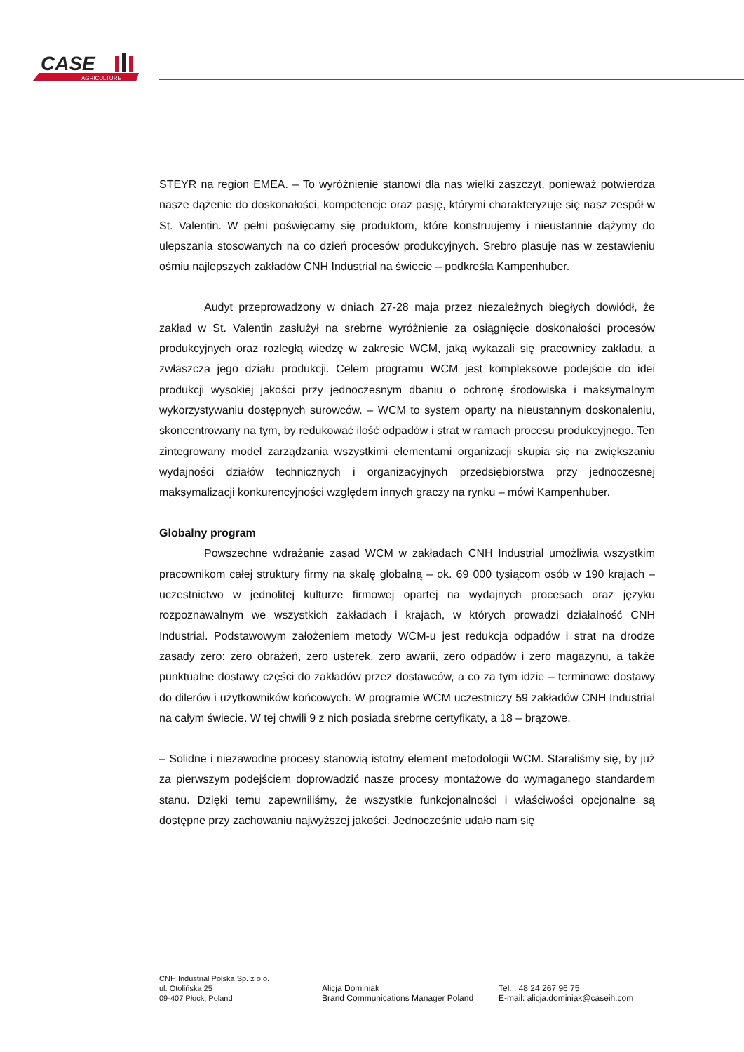CASE
AGRICULTURE
STEYR na region EMEA. – To wyróżnienie stanowi dla nas wielki zaszczyt, ponieważ potwierdza nasze dążenie do doskonałości, kompetencje oraz pasję, którymi charakteryzuje się nasz zespół w St. Valentin. W pełni poświęcamy się produktom, które konstruujemy i nieustannie dążymy do ulepszania stosowanych na co dzień procesów produkcyjnych. Srebro plasuje nas w zestawieniu ośmiu najlepszych zakładów CNH Industrial na świecie – podkreśla Kampenhuber.
Audyt przeprowadzony w dniach 27-28 maja przez niezależnych biegłych dowiódł, że zakład w St. Valentin zasłużył na srebrne wyróżnienie za osiągnięcie doskonałości procesów produkcyjnych oraz rozległą wiedzę w zakresie WCM, jaką wykazali się pracownicy zakładu, a zwłaszcza jego działu produkcji. Celem programu WCM jest kompleksowe podejście do idei produkcji wysokiej jakości przy jednoczesnym dbaniu o ochronę środowiska i maksymalnym wykorzystywaniu dostępnych surowców. – WCM to system oparty na nieustannym doskonaleniu, skoncentrowany na tym, by redukować ilość odpadów i strat w ramach procesu produkcyjnego. Ten zintegrowany model zarządzania wszystkimi elementami organizacji skupia się na zwiększaniu wydajności działów technicznych i organizacyjnych przedsiębiorstwa przy jednoczesnej maksymalizacji konkurencyjności względem innych graczy na rynku – mówi Kampenhuber.
Globalny program
Powszechne wdrażanie zasad WCM w zakładach CNH Industrial umożliwia wszystkim pracownikom całej struktury firmy na skalę globalną – ok. 69 000 tysiącom osób w 190 krajach – uczestnictwo w jednolitej kulturze firmowej opartej na wydajnych procesach oraz języku rozpoznawalnym we wszystkich zakładach i krajach, w których prowadzi działalność CNH Industrial. Podstawowym założeniem metody WCM-u jest redukcja odpadów i strat na drodze zasady zero: zero obrażeń, zero usterek, zero awarii, zero odpadów i zero magazynu, a także punktualne dostawy części do zakładów przez dostawców, a co za tym idzie – terminowe dostawy do dilerów i użytkowników końcowych. W programie WCM uczestniczy 59 zakładów CNH Industrial na całym świecie. W tej chwili 9 z nich posiada srebrne certyfikaty, a 18 – brązowe.
– Solidne i niezawodne procesy stanowią istotny element metodologii WCM. Staraliśmy się, by już za pierwszym podejściem doprowadzić nasze procesy montażowe do wymaganego standardem stanu. Dzięki temu zapewniliśmy, że wszystkie funkcjonalności i właściwości opcjonalne są dostępne przy zachowaniu najwyższej jakości. Jednocześnie udało nam się
CNH Industrial Polska Sp. z o.o.
ul. Otolińska 25
09-407 Płock, Poland
Alicja Dominiak
Brand Communications Manager Poland
Tel. : 48 24 267 96 75
E-mail: alicja.dominiak@caseih.com